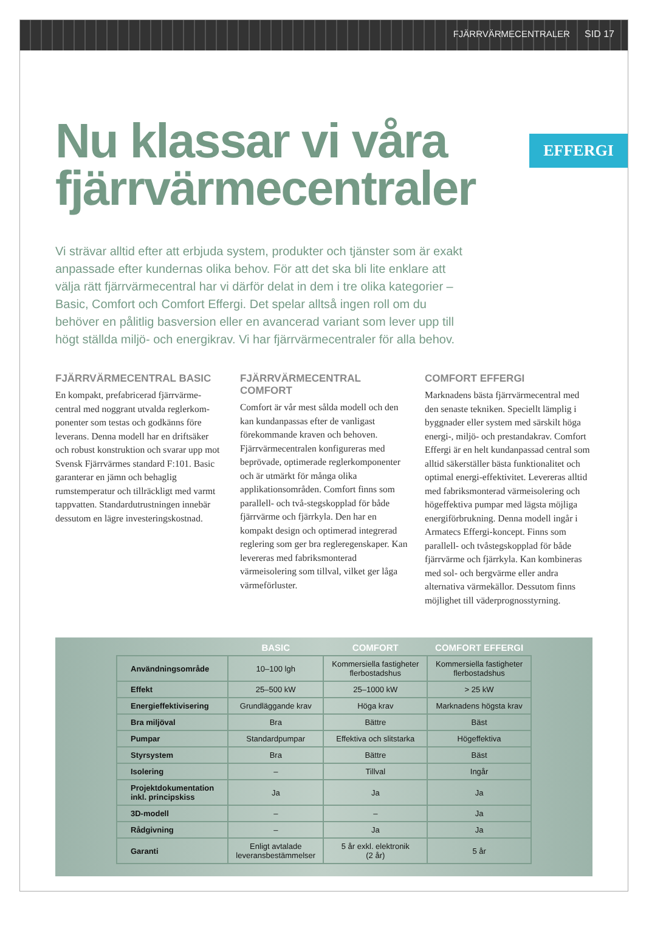FJÄRRVÄRMECENTRALER SID 17
EFFERGI
Nu klassar vi våra fjärrvärmecentraler
Vi strävar alltid efter att erbjuda system, produkter och tjänster som är exakt anpassade efter kundernas olika behov. För att det ska bli lite enklare att välja rätt fjärrvärmecentral har vi därför delat in dem i tre olika kategorier – Basic, Comfort och Comfort Effergi. Det spelar alltså ingen roll om du behöver en pålitlig basversion eller en avancerad variant som lever upp till högt ställda miljö- och energikrav. Vi har fjärrvärmecentraler för alla behov.
FJÄRRVÄRMECENTRAL BASIC
En kompakt, prefabricerad fjärrvärme-central med noggrant utvalda reglerkom-ponenter som testas och godkänns före leverans. Denna modell har en driftsäker och robust konstruktion och svarar upp mot Svensk Fjärrvärmes standard F:101. Basic garanterar en jämn och behaglig rumstemperatur och tillräckligt med varmt tappvatten. Standardutrustningen innebär dessutom en lägre investeringskostnad.
FJÄRRVÄRMECENTRAL COMFORT
Comfort är vår mest sålda modell och den kan kundanpassas efter de vanligast förekommande kraven och behoven. Fjärrvärmecentralen konfigureras med beprövade, optimerade reglerkomponenter och är utmärkt för många olika applikationsområden. Comfort finns som parallell- och två-stegskopplad för både fjärrvärme och fjärrkyla. Den har en kompakt design och optimerad integrerad reglering som ger bra regleregenskaper. Kan levereras med fabriksmonterad värmeisolering som tillval, vilket ger låga värmeförluster.
COMFORT EFFERGI
Marknadens bästa fjärrvärmecentral med den senaste tekniken. Speciellt lämplig i byggnader eller system med särskilt höga energi-, miljö- och prestandakrav. Comfort Effergi är en helt kundanpassad central som alltid säkerställer bästa funktionalitet och optimal energi-effektivitet. Levereras alltid med fabriksmonterad värmeisolering och högeffektiva pumpar med lägsta möjliga energiförbrukning. Denna modell ingår i Armatecs Effergi-koncept. Finns som parallell- och tvåstegskopplad för både fjärrvärme och fjärrkyla. Kan kombineras med sol- och bergvärme eller andra alternativa värmekällor. Dessutom finns möjlighet till väderprognosstyrning.
| | BASIC | COMFORT | COMFORT EFFERGI |
| --- | --- | --- | --- |
| Användningsområde | 10–100 lgh | Kommersiella fastigheter flerbostadshus | Kommersiella fastigheter flerbostadshus |
| Effekt | 25–500 kW | 25–1000 kW | > 25 kW |
| Energieffektivisering | Grundläggande krav | Höga krav | Marknadens högsta krav |
| Bra miljöval | Bra | Bättre | Bäst |
| Pumpar | Standardpumpar | Effektiva och slitstarka | Högeffektiva |
| Styrsystem | Bra | Bättre | Bäst |
| Isolering | – | Tillval | Ingår |
| Projektdokumentation inkl. principskiss | Ja | Ja | Ja |
| 3D-modell | – | – | Ja |
| Rådgivning | – | Ja | Ja |
| Garanti | Enligt avtalade leveransbestämmelser | 5 år exkl. elektronik (2 år) | 5 år |